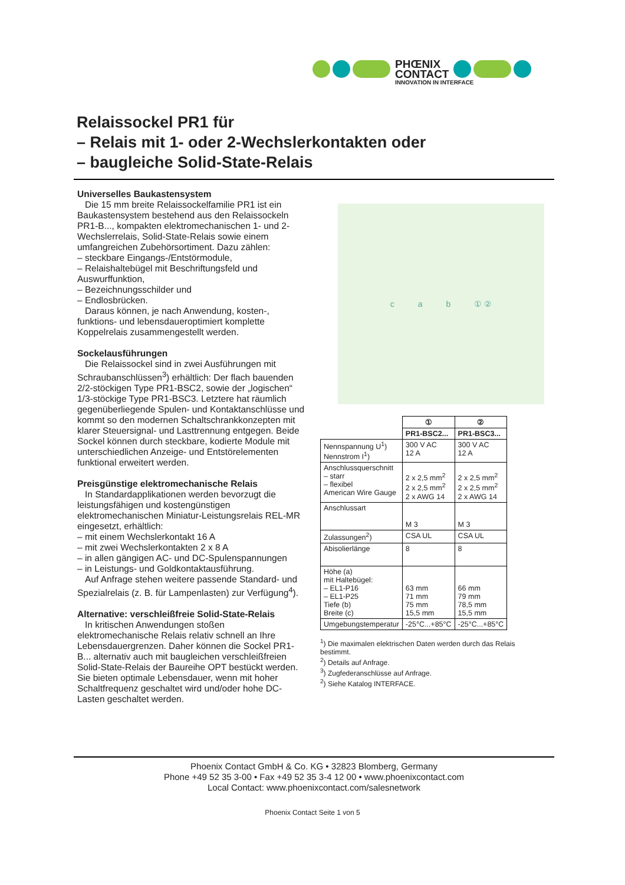PHŒNIX
CONTACT
INNOVATION IN INTERFACE
Relaissockel PR1 für
– Relais mit 1- oder 2-Wechslerkontakten oder
– baugleiche Solid-State-Relais
Universelles Baukastensystem
Die 15 mm breite Relaissockelfamilie PR1 ist ein Baukastensystem bestehend aus den Relaissockeln PR1-B..., kompakten elektromechanischen 1- und 2-Wechslerrelais, Solid-State-Relais sowie einem umfangreichen Zubehörsortiment. Dazu zählen:
– steckbare Eingangs-/Entstörmodule,
– Relaishaltebügel mit Beschriftungsfeld und Auswurffunktion,
– Bezeichnungsschilder und
– Endlosbrücken.
Daraus können, je nach Anwendung, kosten-, funktions- und lebensdaueroptimiert komplette Koppelrelais zusammengestellt werden.
Sockelausführungen
Die Relaissockel sind in zwei Ausführungen mit Schraubanschlüssen<sup>3</sup>) erhältlich: Der flach bauenden 2/2-stöckigen Type PR1-BSC2, sowie der „logischen“ 1/3-stöckige Type PR1-BSC3. Letztere hat räumlich gegenüberliegende Spulen- und Kontaktanschlüsse und kommt so den modernen Schaltschrankkonzepten mit klarer Steuersignal- und Lasttrennung entgegen. Beide Sockel können durch steckbare, kodierte Module mit unterschiedlichen Anzeige- und Entstörelementen funktional erweitert werden.
Preisgünstige elektromechanische Relais
In Standardapplikationen werden bevorzugt die leistungsfähigen und kostengünstigen elektromechanischen Miniatur-Leistungsrelais REL-MR eingesetzt, erhältlich:
– mit einem Wechslerkontakt 16 A
– mit zwei Wechslerkontakten 2 x 8 A
– in allen gängigen AC- und DC-Spulenspannungen
– in Leistungs- und Goldkontaktausführung.
Auf Anfrage stehen weitere passende Standard- und Spezialrelais (z. B. für Lampenlasten) zur Verfügung<sup>4</sup>).
Alternative: verschleißfreie Solid-State-Relais
In kritischen Anwendungen stoßen elektromechanische Relais relativ schnell an Ihre Lebensdauergrenzen. Daher können die Sockel PR1-B... alternativ auch mit baugleichen verschleißfreien Solid-State-Relais der Baureihe OPT bestückt werden. Sie bieten optimale Lebensdauer, wenn mit hoher Schaltfrequenz geschaltet wird und/oder hohe DC-Lasten geschaltet werden.
c a b ① ②
| | ① | ② |
| | PR1-BSC2... | PR1-BSC3... |
| Nennspannung U<sup>1</sup>) Nennstrom I<sup>1</sup>) | 300 V AC 12 A | 300 V AC 12 A |
| Anschlussquerschnitt – starr – flexibel American Wire Gauge | 2 x 2,5 mm<sup>2</sup> 2 x 2,5 mm<sup>2</sup> 2 x AWG 14 | 2 x 2,5 mm<sup>2</sup> 2 x 2,5 mm<sup>2</sup> 2 x AWG 14 |
| Anschlussart | M 3 | M 3 |
| Zulassungen<sup>2</sup>) | CSA UL | CSA UL |
| Abisolierlänge | 8 | 8 |
| Höhe (a) mit Haltebügel: – EL1-P16 – EL1-P25 Tiefe (b) Breite (c) | 63 mm 71 mm 75 mm 15,5 mm | 66 mm 79 mm 78,5 mm 15,5 mm |
| Umgebungstemperatur | -25°C...+85°C | -25°C...+85°C |
<sup>1</sup>) Die maximalen elektrischen Daten werden durch das Relais bestimmt.
<sup>2</sup>) Details auf Anfrage.
<sup>3</sup>) Zugfederanschlüsse auf Anfrage.
<sup>2</sup>) Siehe Katalog INTERFACE.
Phoenix Contact GmbH & Co. KG • 32823 Blomberg, Germany
Phone +49 52 35 3-00 • Fax +49 52 35 3-4 12 00 • www.phoenixcontact.com
Local Contact: www.phoenixcontact.com/salesnetwork
Phoenix Contact Seite 1 von 5